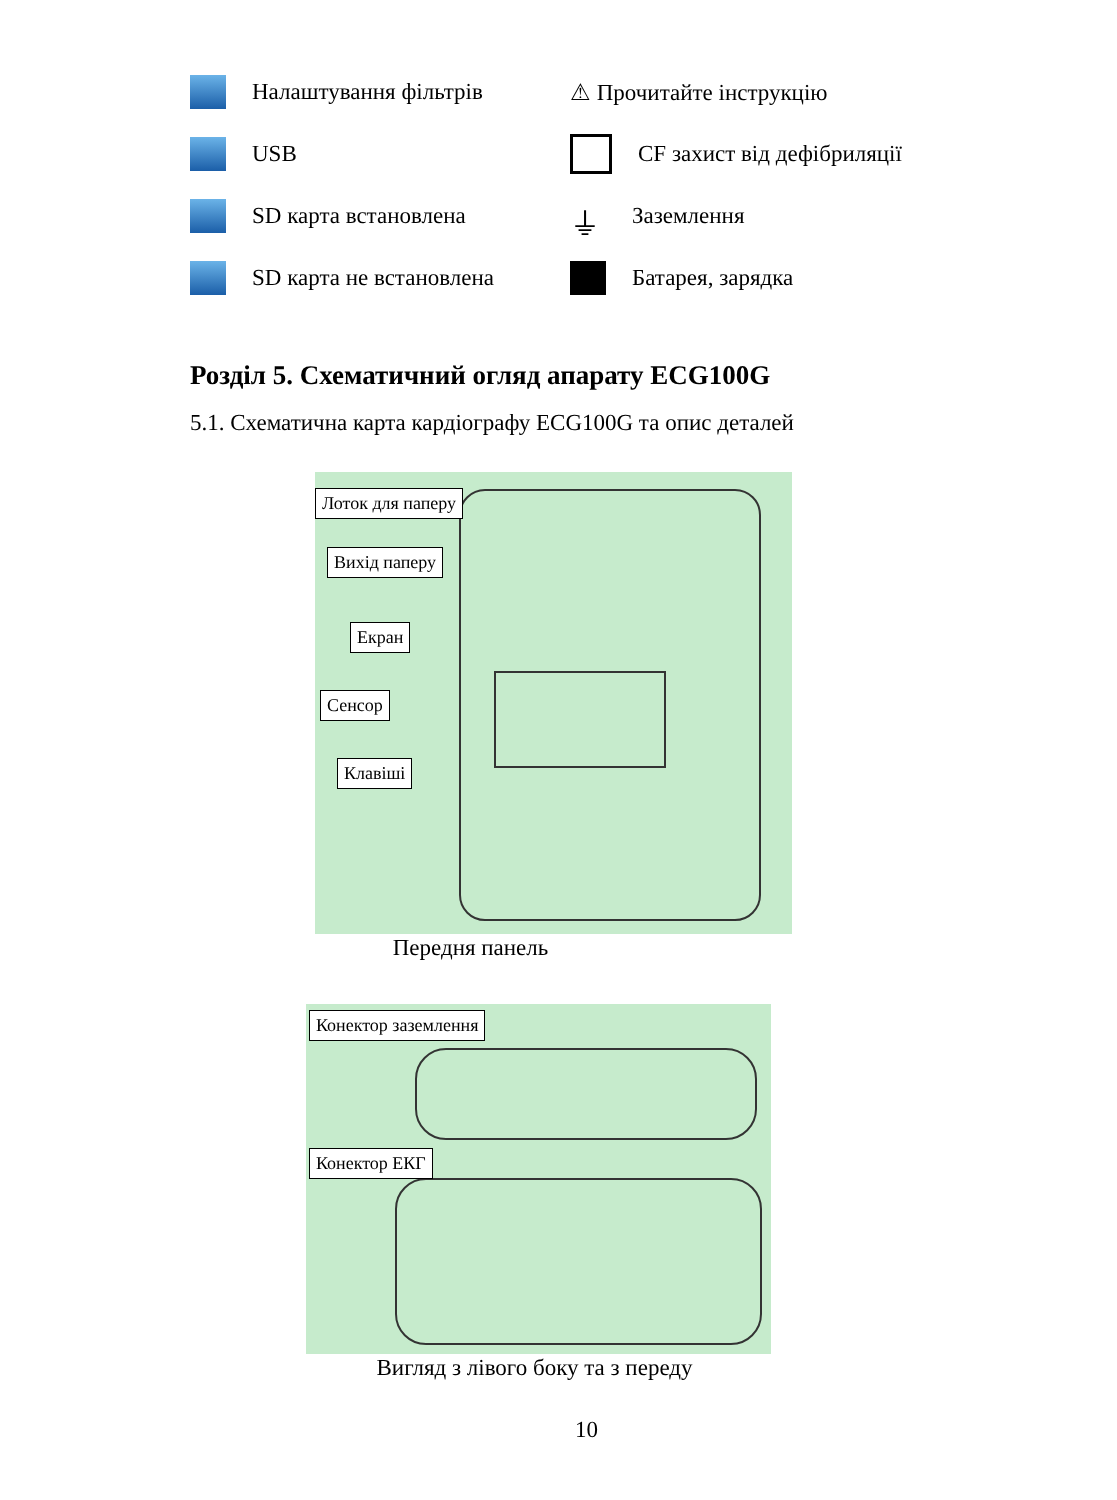Налаштування фільтрів
⚠ Прочитайте інструкцію
USB
CF захист від дефібриляції
SD карта встановлена
⏚ Заземлення
SD карта не встановлена
Батарея, зарядка
Розділ 5. Схематичний огляд апарату ECG100G
5.1. Схематична карта кардіографу ECG100G та опис деталей
Лоток для паперу
Вихід паперу
Екран
Сенсор
Клавіші
Передня панель
Конектор заземлення
Конектор ЕКГ
Вигляд з лівого боку та з переду
10